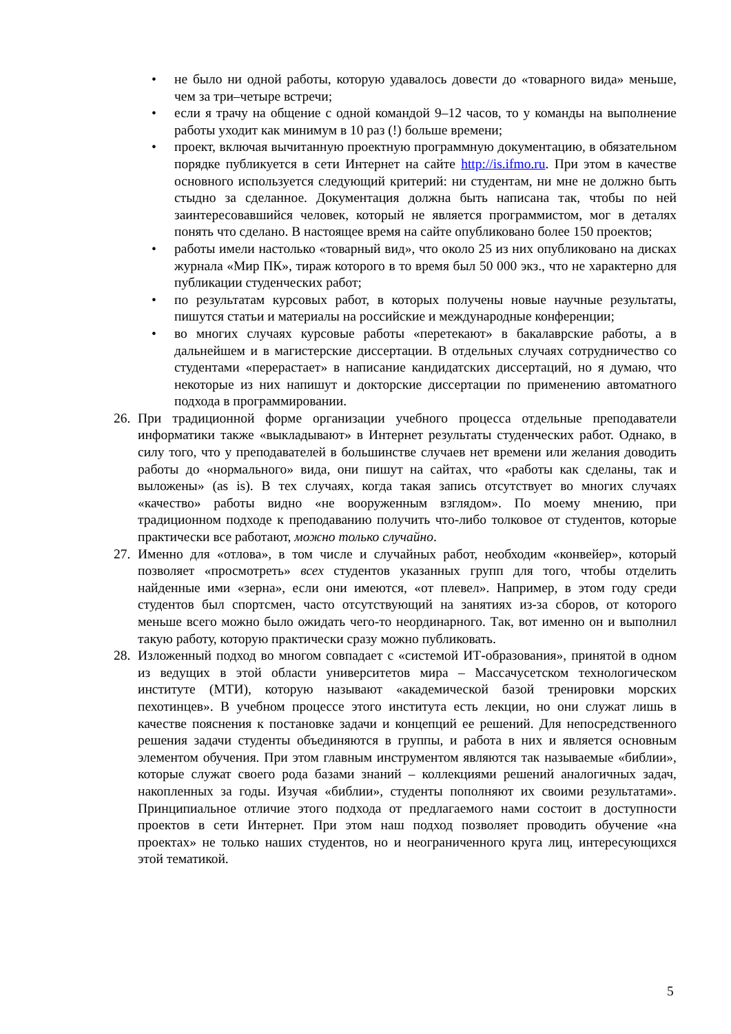• не было ни одной работы, которую удавалось довести до «товарного вида» меньше, чем за три–четыре встречи;
• если я трачу на общение с одной командой 9–12 часов, то у команды на выполнение работы уходит как минимум в 10 раз (!) больше времени;
• проект, включая вычитанную проектную программную документацию, в обязательном порядке публикуется в сети Интернет на сайте http://is.ifmo.ru. При этом в качестве основного используется следующий критерий: ни студентам, ни мне не должно быть стыдно за сделанное. Документация должна быть написана так, чтобы по ней заинтересовавшийся человек, который не является программистом, мог в деталях понять что сделано. В настоящее время на сайте опубликовано более 150 проектов;
• работы имели настолько «товарный вид», что около 25 из них опубликовано на дисках журнала «Мир ПК», тираж которого в то время был 50 000 экз., что не характерно для публикации студенческих работ;
• по результатам курсовых работ, в которых получены новые научные результаты, пишутся статьи и материалы на российские и международные конференции;
• во многих случаях курсовые работы «перетекают» в бакалаврские работы, а в дальнейшем и в магистерские диссертации. В отдельных случаях сотрудничество со студентами «перерастает» в написание кандидатских диссертаций, но я думаю, что некоторые из них напишут и докторские диссертации по применению автоматного подхода в программировании.
26. При традиционной форме организации учебного процесса отдельные преподаватели информатики также «выкладывают» в Интернет результаты студенческих работ. Однако, в силу того, что у преподавателей в большинстве случаев нет времени или желания доводить работы до «нормального» вида, они пишут на сайтах, что «работы как сделаны, так и выложены» (as is). В тех случаях, когда такая запись отсутствует во многих случаях «качество» работы видно «не вооруженным взглядом». По моему мнению, при традиционном подходе к преподаванию получить что-либо толковое от студентов, которые практически все работают, можно только случайно.
27. Именно для «отлова», в том числе и случайных работ, необходим «конвейер», который позволяет «просмотреть» всех студентов указанных групп для того, чтобы отделить найденные ими «зерна», если они имеются, «от плевел». Например, в этом году среди студентов был спортсмен, часто отсутствующий на занятиях из-за сборов, от которого меньше всего можно было ожидать чего-то неординарного. Так, вот именно он и выполнил такую работу, которую практически сразу можно публиковать.
28. Изложенный подход во многом совпадает с «системой ИТ-образования», принятой в одном из ведущих в этой области университетов мира – Массачусетском технологическом институте (МТИ), которую называют «академической базой тренировки морских пехотинцев». В учебном процессе этого института есть лекции, но они служат лишь в качестве пояснения к постановке задачи и концепций ее решений. Для непосредственного решения задачи студенты объединяются в группы, и работа в них и является основным элементом обучения. При этом главным инструментом являются так называемые «библии», которые служат своего рода базами знаний – коллекциями решений аналогичных задач, накопленных за годы. Изучая «библии», студенты пополняют их своими результатами». Принципиальное отличие этого подхода от предлагаемого нами состоит в доступности проектов в сети Интернет. При этом наш подход позволяет проводить обучение «на проектах» не только наших студентов, но и неограниченного круга лиц, интересующихся этой тематикой.
5